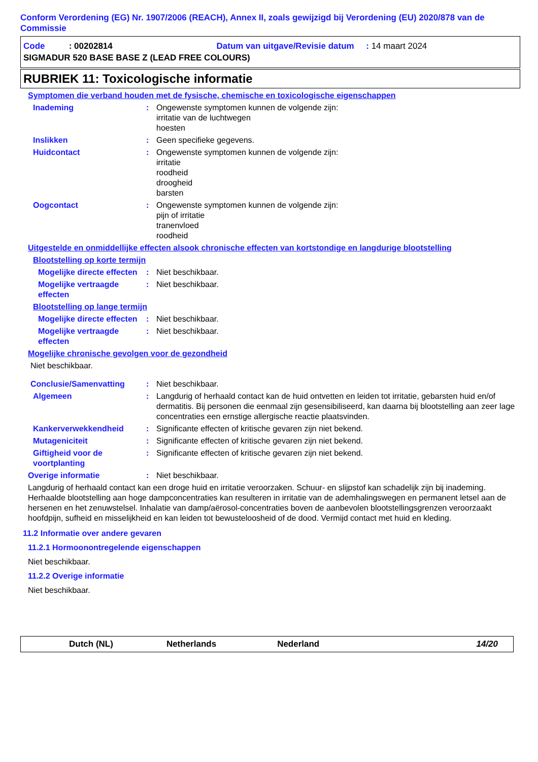Conform Verordening (EG) Nr. 1907/2006 (REACH), Annex II, zoals gewijzigd bij Verordening (EU) 2020/878 van de Commissie
Code : 00202814 Datum van uitgave/Revisie datum : 14 maart 2024
SIGMADUR 520 BASE BASE Z (LEAD FREE COLOURS)
RUBRIEK 11: Toxicologische informatie
Symptomen die verband houden met de fysische, chemische en toxicologische eigenschappen
Inademing : Ongewenste symptomen kunnen de volgende zijn:
irritatie van de luchtwegen
hoesten
Inslikken : Geen specifieke gegevens.
Huidcontact : Ongewenste symptomen kunnen de volgende zijn:
irritatie
roodheid
droogheid
barsten
Oogcontact : Ongewenste symptomen kunnen de volgende zijn:
pijn of irritatie
tranenvloed
roodheid
Uitgestelde en onmiddellijke effecten alsook chronische effecten van kortstondige en langdurige blootstelling
Blootstelling op korte termijn
Mogelijke directe effecten
: Niet beschikbaar.
Mogelijke vertraagde effecten
: Niet beschikbaar.
Blootstelling op lange termijn
Mogelijke directe effecten
: Niet beschikbaar.
Mogelijke vertraagde effecten
: Niet beschikbaar.
Mogelijke chronische gevolgen voor de gezondheid
Niet beschikbaar.
Conclusie/Samenvatting : Niet beschikbaar.
Algemeen : Langdurig of herhaald contact kan de huid ontvetten en leiden tot irritatie, gebarsten huid en/of dermatitis. Bij personen die eenmaal zijn gesensibiliseerd, kan daarna bij blootstelling aan zeer lage concentraties een ernstige allergische reactie plaatsvinden.
Kankerverwekkendheid : Significante effecten of kritische gevaren zijn niet bekend.
Mutageniciteit : Significante effecten of kritische gevaren zijn niet bekend.
Giftigheid voor de voortplanting
: Significante effecten of kritische gevaren zijn niet bekend.
Overige informatie : Niet beschikbaar.
Langdurig of herhaald contact kan een droge huid en irritatie veroorzaken. Schuur- en slijpstof kan schadelijk zijn bij inademing. Herhaalde blootstelling aan hoge dampconcentraties kan resulteren in irritatie van de ademhalingswegen en permanent letsel aan de hersenen en het zenuwstelsel. Inhalatie van damp/aërosol-concentraties boven de aanbevolen blootstellingsgrenzen veroorzaakt hoofdpijn, sufheid en misselijkheid en kan leiden tot bewusteloosheid of de dood. Vermijd contact met huid en kleding.
11.2 Informatie over andere gevaren
11.2.1 Hormoonontregelende eigenschappen
Niet beschikbaar.
11.2.2 Overige informatie
Niet beschikbaar.
Dutch (NL) Netherlands Nederland 14/20